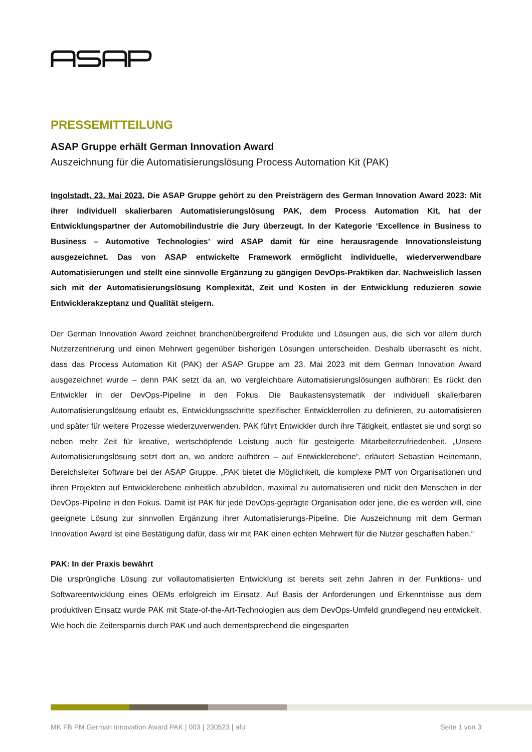PRESSEMITTEILUNG
ASAP Gruppe erhält German Innovation Award
Auszeichnung für die Automatisierungslösung Process Automation Kit (PAK)
Ingolstadt, 23. Mai 2023. Die ASAP Gruppe gehört zu den Preisträgern des German Innovation Award 2023: Mit ihrer individuell skalierbaren Automatisierungslösung PAK, dem Process Automation Kit, hat der Entwicklungspartner der Automobilindustrie die Jury überzeugt. In der Kategorie ‘Excellence in Business to Business – Automotive Technologies’ wird ASAP damit für eine herausragende Innovationsleistung ausgezeichnet. Das von ASAP entwickelte Framework ermöglicht individuelle, wiederverwendbare Automatisierungen und stellt eine sinnvolle Ergänzung zu gängigen DevOps-Praktiken dar. Nachweislich lassen sich mit der Automatisierungslösung Komplexität, Zeit und Kosten in der Entwicklung reduzieren sowie Entwicklerakzeptanz und Qualität steigern.
Der German Innovation Award zeichnet branchenübergreifend Produkte und Lösungen aus, die sich vor allem durch Nutzerzentrierung und einen Mehrwert gegenüber bisherigen Lösungen unterscheiden. Deshalb überrascht es nicht, dass das Process Automation Kit (PAK) der ASAP Gruppe am 23. Mai 2023 mit dem German Innovation Award ausgezeichnet wurde – denn PAK setzt da an, wo vergleichbare Automatisierungslösungen aufhören: Es rückt den Entwickler in der DevOps-Pipeline in den Fokus. Die Baukastensystematik der individuell skalierbaren Automatisierungslösung erlaubt es, Entwicklungsschritte spezifischer Entwicklerrollen zu definieren, zu automatisieren und später für weitere Prozesse wiederzuverwenden. PAK führt Entwickler durch ihre Tätigkeit, entlastet sie und sorgt so neben mehr Zeit für kreative, wertschöpfende Leistung auch für gesteigerte Mitarbeiterzufriedenheit. „Unsere Automatisierungslösung setzt dort an, wo andere aufhören – auf Entwicklerebene“, erläutert Sebastian Heinemann, Bereichsleiter Software bei der ASAP Gruppe. „PAK bietet die Möglichkeit, die komplexe PMT von Organisationen und ihren Projekten auf Entwicklerebene einheitlich abzubilden, maximal zu automatisieren und rückt den Menschen in der DevOps-Pipeline in den Fokus. Damit ist PAK für jede DevOps-geprägte Organisation oder jene, die es werden will, eine geeignete Lösung zur sinnvollen Ergänzung ihrer Automatisierungs-Pipeline. Die Auszeichnung mit dem German Innovation Award ist eine Bestätigung dafür, dass wir mit PAK einen echten Mehrwert für die Nutzer geschaffen haben.“
PAK: In der Praxis bewährt
Die ursprüngliche Lösung zur vollautomatisierten Entwicklung ist bereits seit zehn Jahren in der Funktions- und Softwareentwicklung eines OEMs erfolgreich im Einsatz. Auf Basis der Anforderungen und Erkenntnisse aus dem produktiven Einsatz wurde PAK mit State-of-the-Art-Technologien aus dem DevOps-Umfeld grundlegend neu entwickelt. Wie hoch die Zeitersparnis durch PAK und auch dementsprechend die eingesparten
MK FB PM German Innovation Award PAK | 003 | 230523 | afu Seite 1 von 3